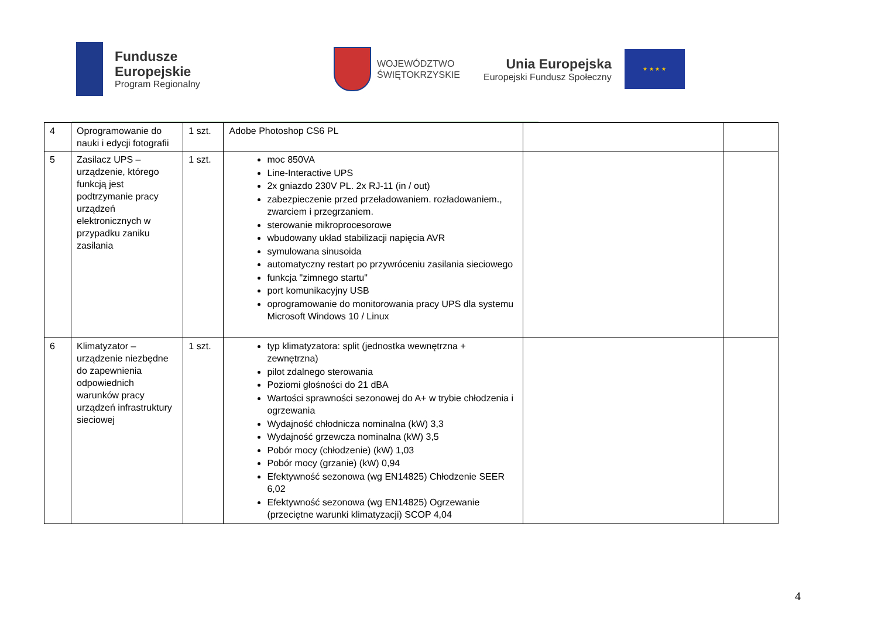Fundusze
Europejskie
Program Regionalny
WOJEWÓDZTWO
ŚWIĘTOKRZYSKIE
Unia Europejska
Europejski Fundusz Społeczny
★ ★ ★ ★
| 4 | Oprogramowanie do nauki i edycji fotografii | 1 szt. | Adobe Photoshop CS6 PL | | |
| 5 | Zasilacz UPS – urządzenie, którego funkcją jest podtrzymanie pracy urządzeń elektronicznych w przypadku zaniku zasilania | 1 szt. | moc 850VA Line-Interactive UPS 2x gniazdo 230V PL. 2x RJ-11 (in / out) zabezpieczenie przed przeładowaniem. rozładowaniem., zwarciem i przegrzaniem. sterowanie mikroprocesorowe wbudowany układ stabilizacji napięcia AVR symulowana sinusoida automatyczny restart po przywróceniu zasilania sieciowego funkcja "zimnego startu" port komunikacyjny USB oprogramowanie do monitorowania pracy UPS dla systemu Microsoft Windows 10 / Linux | | |
| 6 | Klimatyzator – urządzenie niezbędne do zapewnienia odpowiednich warunków pracy urządzeń infrastruktury sieciowej | 1 szt. | typ klimatyzatora: split (jednostka wewnętrzna + zewnętrzna) pilot zdalnego sterowania Poziomi głośności do 21 dBA Wartości sprawności sezonowej do A+ w trybie chłodzenia i ogrzewania Wydajność chłodnicza nominalna (kW) 3,3 Wydajność grzewcza nominalna (kW) 3,5 Pobór mocy (chłodzenie) (kW) 1,03 Pobór mocy (grzanie) (kW) 0,94 Efektywność sezonowa (wg EN14825) Chłodzenie SEER 6,02 Efektywność sezonowa (wg EN14825) Ogrzewanie (przeciętne warunki klimatyzacji) SCOP 4,04 | | |
4